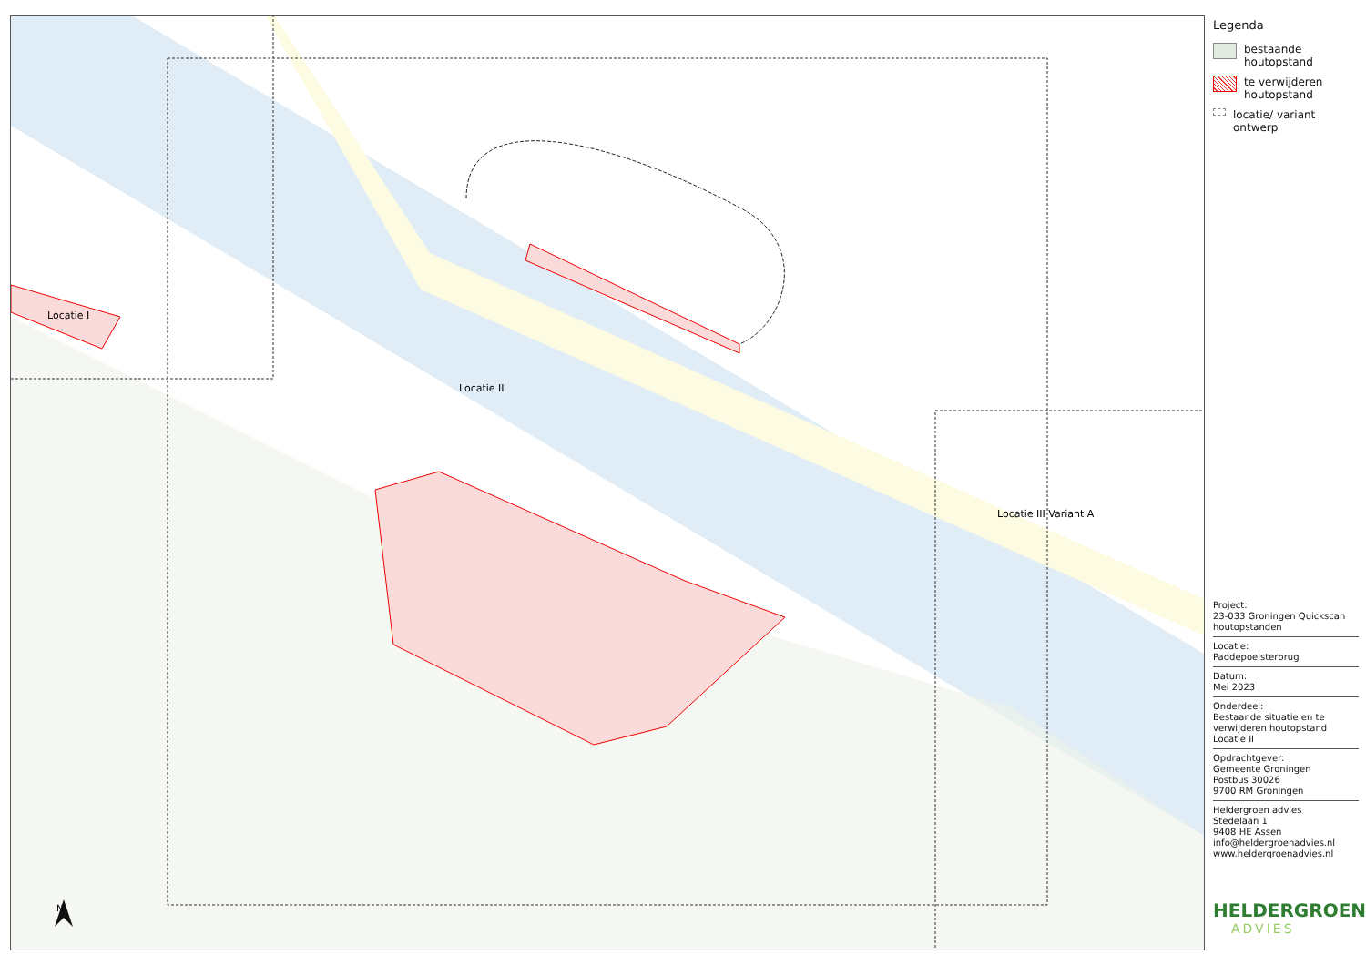Locatie I
Locatie II
Locatie III Variant A
N
Legenda
bestaande houtopstand
te verwijderen houtopstand
locatie/ variant ontwerp
Project:
23-033 Groningen Quickscan houtopstanden
Locatie:
Paddepoelsterbrug
Datum:
Mei 2023
Onderdeel:
Bestaande situatie en te verwijderen houtopstand Locatie II
Opdrachtgever:
Gemeente Groningen
Postbus 30026
9700 RM Groningen
Heldergroen advies
Stedelaan 1
9408 HE Assen
info@heldergroenadvies.nl
www.heldergroenadvies.nl
HELDERGROEN
ADVIES